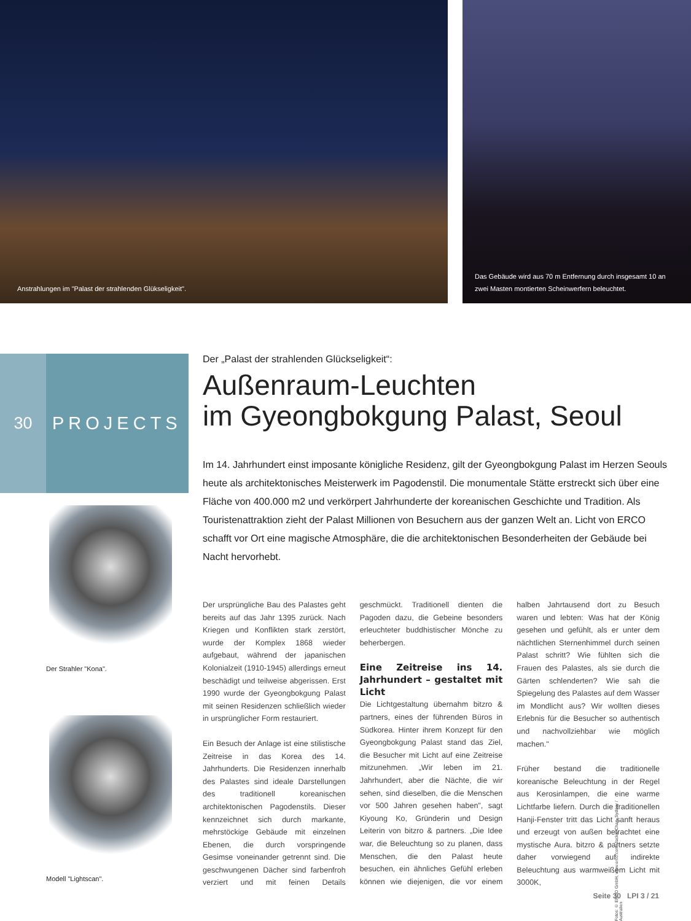Anstrahlungen im "Palast der strahlenden Glükseligkeit". Das Gebäude wird aus 70 m Entfernung durch insgesamt 10 an zwei Masten montierten Scheinwerfern beleuchtet.
30 PROJECTS
Der Strahler "Kona".
Modell "Lightscan".
Der „Palast der strahlenden Glückseligkeit“:
Außenraum-Leuchten
im Gyeongbokgung Palast, Seoul
Im 14. Jahrhundert einst imposante königliche Residenz, gilt der Gyeongbokgung Palast im Herzen Seouls heute als architektonisches Meisterwerk im Pagodenstil. Die monumentale Stätte erstreckt sich über eine Fläche von 400.000 m2 und verkörpert Jahrhunderte der koreanischen Geschichte und Tradition. Als Touristenattraktion zieht der Palast Millionen von Besuchern aus der ganzen Welt an. Licht von ERCO schafft vor Ort eine magische Atmosphäre, die die architektonischen Besonderheiten der Gebäude bei Nacht hervorhebt.
Der ursprüngliche Bau des Palastes geht bereits auf das Jahr 1395 zurück. Nach Kriegen und Konflikten stark zerstört, wurde der Komplex 1868 wieder aufgebaut, während der japanischen Kolonialzeit (1910-1945) allerdings erneut beschädigt und teilweise abgerissen. Erst 1990 wurde der Gyeongbokgung Palast mit seinen Residenzen schließlich wieder in ursprünglicher Form restauriert.
Ein Besuch der Anlage ist eine stilistische Zeitreise in das Korea des 14. Jahrhunderts. Die Residenzen innerhalb des Palastes sind ideale Darstellungen des traditionell koreanischen architektonischen Pagodenstils. Dieser kennzeichnet sich durch markante, mehrstöckige Gebäude mit einzelnen Ebenen, die durch vorspringende Gesimse voneinander getrennt sind. Die geschwungenen Dächer sind farbenfroh verziert und mit feinen Details geschmückt. Traditionell dienten die Pagoden dazu, die Gebeine besonders erleuchteter buddhistischer Mönche zu beherbergen.
Eine Zeitreise ins 14. Jahrhundert – gestaltet mit Licht
Die Lichtgestaltung übernahm bitzro & partners, eines der führenden Büros in Südkorea. Hinter ihrem Konzept für den Gyeongbokgung Palast stand das Ziel, die Besucher mit Licht auf eine Zeitreise mitzunehmen. „Wir leben im 21. Jahrhundert, aber die Nächte, die wir sehen, sind dieselben, die die Menschen vor 500 Jahren gesehen haben", sagt Kiyoung Ko, Gründerin und Design Leiterin von bitzro & partners. „Die Idee war, die Beleuchtung so zu planen, dass Menschen, die den Palast heute besuchen, ein ähnliches Gefühl erleben können wie diejenigen, die vor einem halben Jahrtausend dort zu Besuch waren und lebten: Was hat der König gesehen und gefühlt, als er unter dem nächtlichen Sternenhimmel durch seinen Palast schritt? Wie fühlten sich die Frauen des Palastes, als sie durch die Gärten schlenderten? Wie sah die Spiegelung des Palastes auf dem Wasser im Mondlicht aus? Wir wollten dieses Erlebnis für die Besucher so authentisch und nachvollziehbar wie möglich machen."
Früher bestand die traditionelle koreanische Beleuchtung in der Regel aus Kerosinlampen, die eine warme Lichtfarbe liefern. Durch die traditionellen Hanji-Fenster tritt das Licht sanft heraus und erzeugt von außen betrachtet eine mystische Aura. bitzro & partners setzte daher vorwiegend auf indirekte Beleuchtung aus warmweißem Licht mit 3000K,
Fotos: © ERCO GmbH, www.erco.com, Jackie Chan, Sydney / Australien
Seite 30 LPI 3 / 21